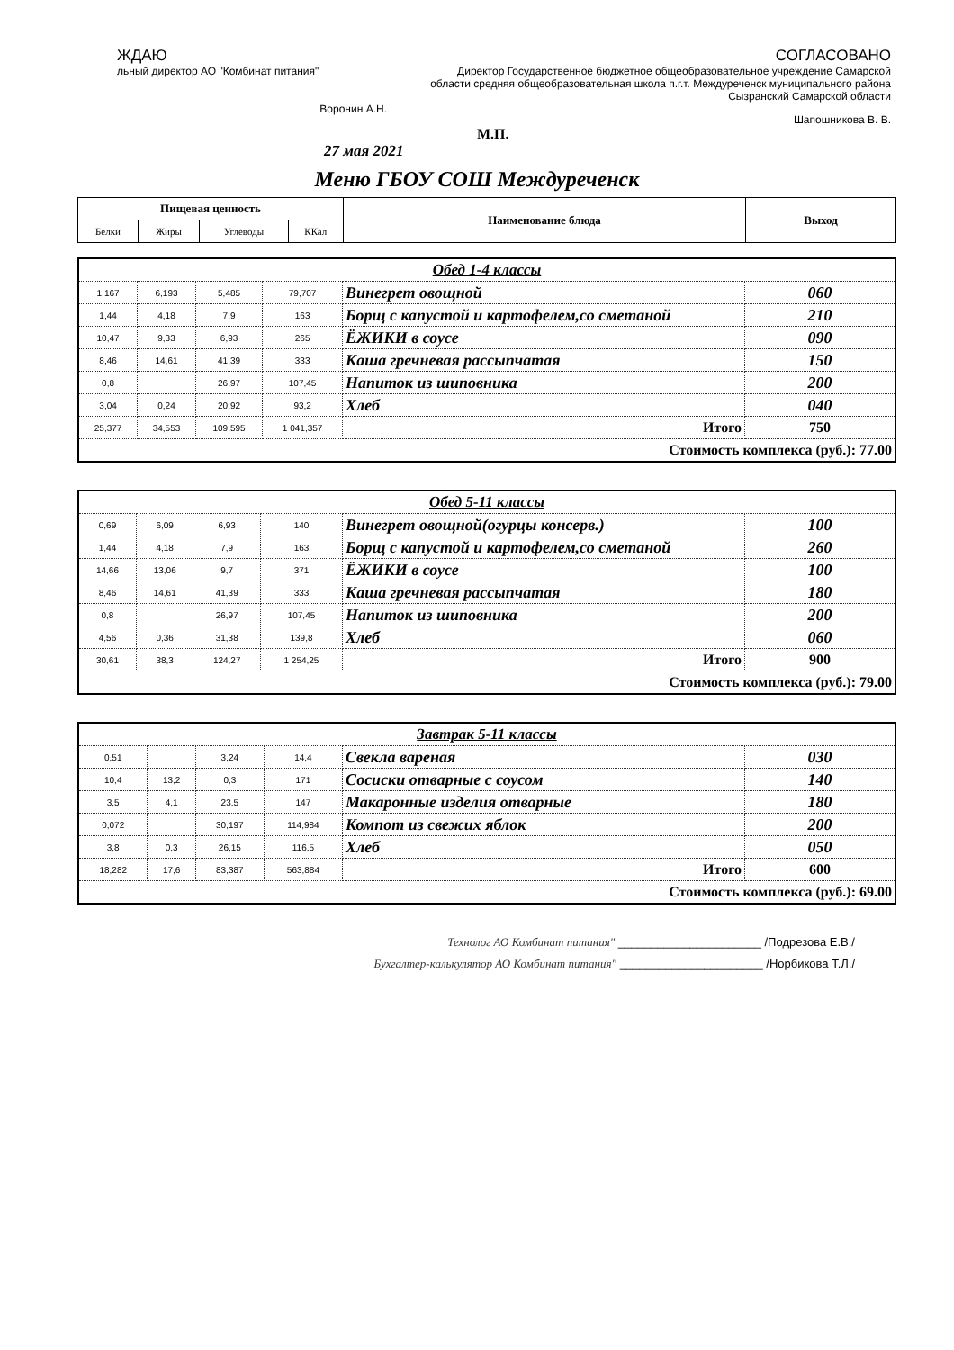ЖДАЮ
льный директор АО "Комбинат питания"
Воронин А.Н.
СОГЛАСОВАНО
Директор Государственное бюджетное общеобразовательное учреждение Самарской области средняя общеобразовательная школа п.г.т. Междуреченск муниципального района Сызранский Самарской области
Шапошникова В. В.
М.П.
27 мая 2021
Меню ГБОУ СОШ Междуреченск
| Пищевая ценность | | | | Наименование блюда | Выход |
| --- | --- | --- | --- | --- | --- |
| Белки | Жиры | Углеводы | ККал | | |
| Обед 1-4 классы | | | | | |
| 1,167 | 6,193 | 5,485 | 79,707 | Винегрет овощной | 060 |
| 1,44 | 4,18 | 7,9 | 163 | Борщ с капустой и картофелем,со сметаной | 210 |
| 10,47 | 9,33 | 6,93 | 265 | ЁЖИКИ в соусе | 090 |
| 8,46 | 14,61 | 41,39 | 333 | Каша гречневая рассыпчатая | 150 |
| 0,8 | | 26,97 | 107,45 | Напиток из шиповника | 200 |
| 3,04 | 0,24 | 20,92 | 93,2 | Хлеб | 040 |
| 25,377 | 34,553 | 109,595 | 1 041,357 | Итого | 750 |
| Стоимость комплекса (руб.): 77.00 | | | | | |
| Обед 5-11 классы | | | | | |
| 0,69 | 6,09 | 6,93 | 140 | Винегрет овощной(огурцы консерв.) | 100 |
| 1,44 | 4,18 | 7,9 | 163 | Борщ с капустой и картофелем,со сметаной | 260 |
| 14,66 | 13,06 | 9,7 | 371 | ЁЖИКИ в соусе | 100 |
| 8,46 | 14,61 | 41,39 | 333 | Каша гречневая рассыпчатая | 180 |
| 0,8 | | 26,97 | 107,45 | Напиток из шиповника | 200 |
| 4,56 | 0,36 | 31,38 | 139,8 | Хлеб | 060 |
| 30,61 | 38,3 | 124,27 | 1 254,25 | Итого | 900 |
| Стоимость комплекса (руб.): 79.00 | | | | | |
| Завтрак 5-11 классы | | | | | |
| 0,51 | | 3,24 | 14,4 | Свекла вареная | 030 |
| 10,4 | 13,2 | 0,3 | 171 | Сосиски отварные с соусом | 140 |
| 3,5 | 4,1 | 23,5 | 147 | Макаронные изделия отварные | 180 |
| 0,072 | | 30,197 | 114,984 | Компот из свежих яблок | 200 |
| 3,8 | 0,3 | 26,15 | 116,5 | Хлеб | 050 |
| 18,282 | 17,6 | 83,387 | 563,884 | Итого | 600 |
| Стоимость комплекса (руб.): 69.00 | | | | | |
Технолог АО Комбинат питания" ______________________ /Подрезова Е.В./
Бухгалтер-калькулятор АО Комбинат питания" ______________________ /Норбикова Т.Л./